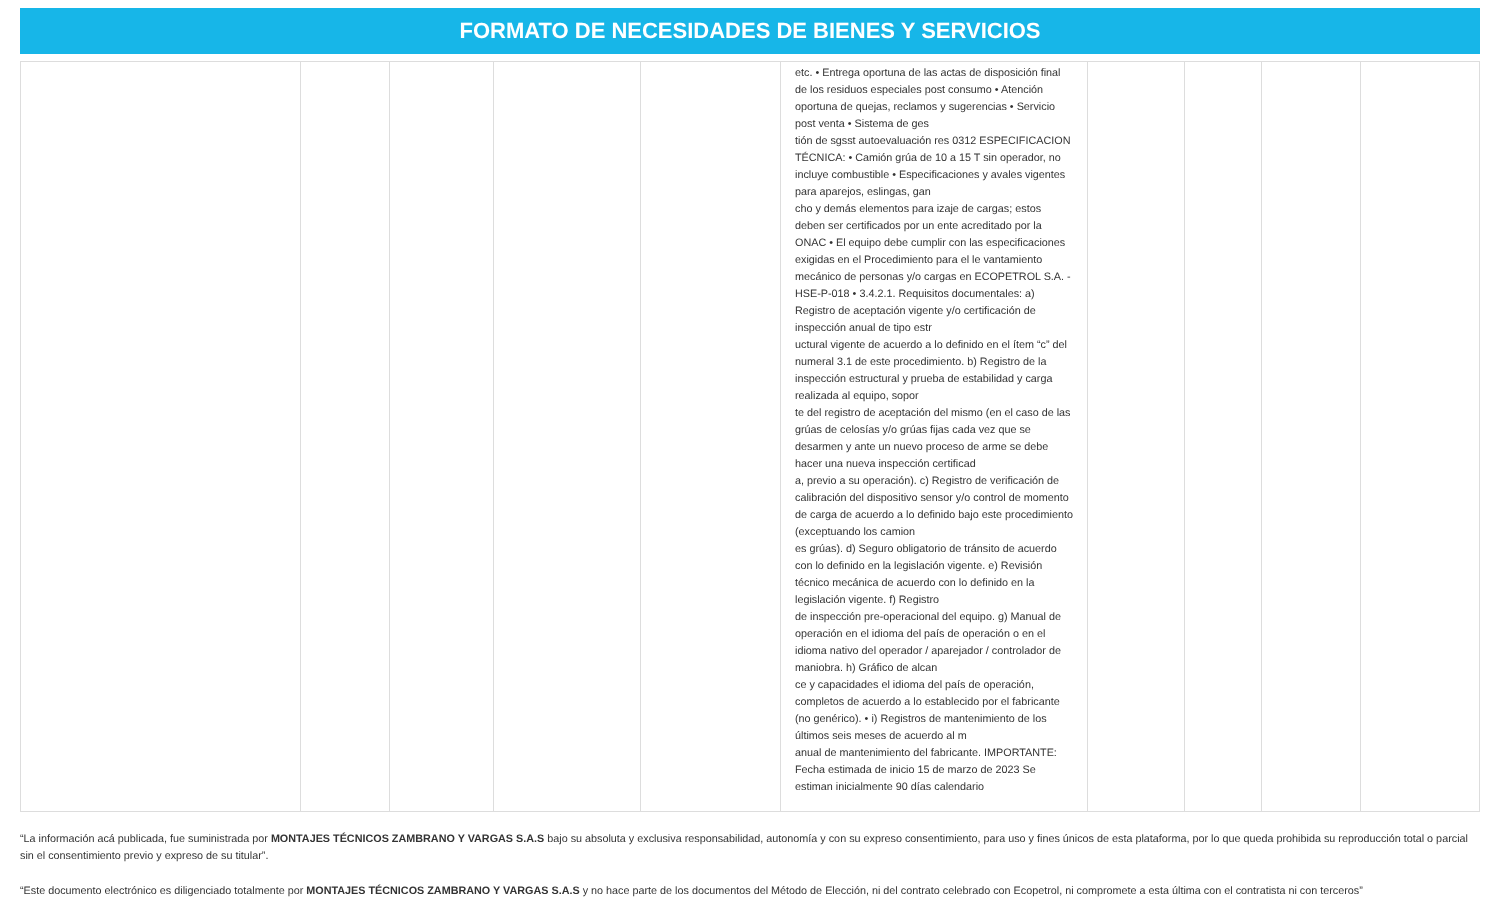FORMATO DE NECESIDADES DE BIENES Y SERVICIOS
| | | | | | etc. • Entrega oportuna de las actas de disposición final de los residuos especiales post consumo • Atención oportuna de quejas, reclamos y sugerencias • Servicio post venta • Sistema de ges tión de sgsst autoevaluación res 0312 ESPECIFICACION TÉCNICA: • Camión grúa de 10 a 15 T sin operador, no incluye combustible • Especificaciones y avales vigentes para aparejos, eslingas, gan cho y demás elementos para izaje de cargas; estos deben ser certificados por un ente acreditado por la ONAC • El equipo debe cumplir con las especificaciones exigidas en el Procedimiento para el le vantamiento mecánico de personas y/o cargas en ECOPETROL S.A. - HSE-P-018 • 3.4.2.1. Requisitos documentales: a) Registro de aceptación vigente y/o certificación de inspección anual de tipo estr uctural vigente de acuerdo a lo definido en el ítem “c” del numeral 3.1 de este procedimiento. b) Registro de la inspección estructural y prueba de estabilidad y carga realizada al equipo, sopor te del registro de aceptación del mismo (en el caso de las grúas de celosías y/o grúas fijas cada vez que se desarmen y ante un nuevo proceso de arme se debe hacer una nueva inspección certificad a, previo a su operación). c) Registro de verificación de calibración del dispositivo sensor y/o control de momento de carga de acuerdo a lo definido bajo este procedimiento (exceptuando los camion es grúas). d) Seguro obligatorio de tránsito de acuerdo con lo definido en la legislación vigente. e) Revisión técnico mecánica de acuerdo con lo definido en la legislación vigente. f) Registro de inspección pre-operacional del equipo. g) Manual de operación en el idioma del país de operación o en el idioma nativo del operador / aparejador / controlador de maniobra. h) Gráfico de alcan ce y capacidades el idioma del país de operación, completos de acuerdo a lo establecido por el fabricante (no genérico). • i) Registros de mantenimiento de los últimos seis meses de acuerdo al m anual de mantenimiento del fabricante. IMPORTANTE: Fecha estimada de inicio 15 de marzo de 2023 Se estiman inicialmente 90 días calendario | | | | |
“La información acá publicada, fue suministrada por MONTAJES TÉCNICOS ZAMBRANO Y VARGAS S.A.S bajo su absoluta y exclusiva responsabilidad, autonomía y con su expreso consentimiento, para uso y fines únicos de esta plataforma, por lo que queda prohibida su reproducción total o parcial sin el consentimiento previo y expreso de su titular”.
“Este documento electrónico es diligenciado totalmente por MONTAJES TÉCNICOS ZAMBRANO Y VARGAS S.A.S y no hace parte de los documentos del Método de Elección, ni del contrato celebrado con Ecopetrol, ni compromete a esta última con el contratista ni con terceros”